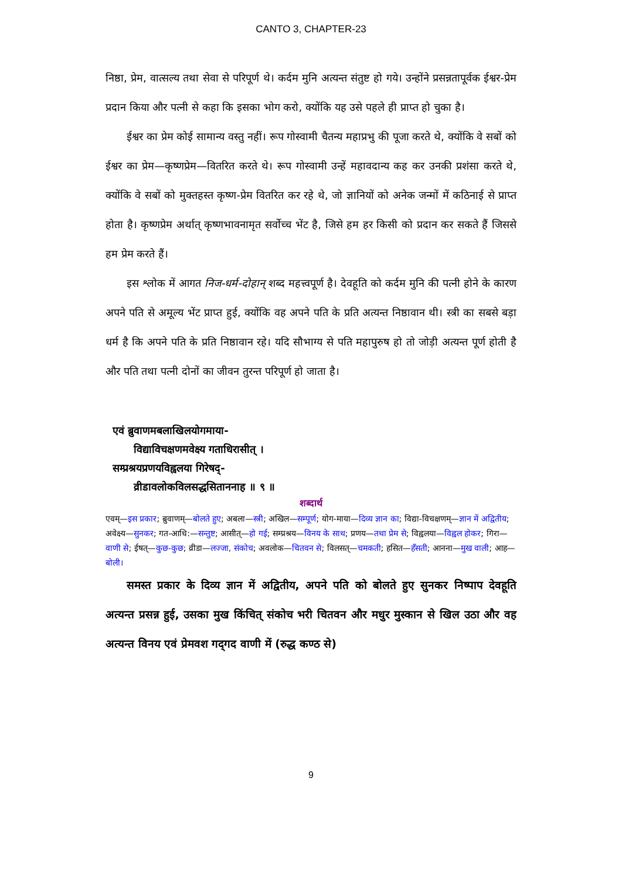CANTO 3, CHAPTER-23
निष्ठा, प्रेम, वात्सल्य तथा सेवा से परिपूर्ण थे। कर्दम मुनि अत्यन्त संतुष्ट हो गये। उन्होंने प्रसन्नतापूर्वक ईश्वर-प्रेम प्रदान किया और पत्नी से कहा कि इसका भोग करो, क्योंकि यह उसे पहले ही प्राप्त हो चुका है।
ईश्वर का प्रेम कोई सामान्य वस्तु नहीं। रूप गोस्वामी चैतन्य महाप्रभु की पूजा करते थे, क्योंकि वे सबों को ईश्वर का प्रेम—कृष्णप्रेम—वितरित करते थे। रूप गोस्वामी उन्हें महावदान्य कह कर उनकी प्रशंसा करते थे, क्योंकि वे सबों को मुक्तहस्त कृष्ण-प्रेम वितरित कर रहे थे, जो ज्ञानियों को अनेक जन्मों में कठिनाई से प्राप्त होता है। कृष्णप्रेम अर्थात् कृष्णभावनामृत सर्वोच्च भेंट है, जिसे हम हर किसी को प्रदान कर सकते हैं जिससे हम प्रेम करते हैं।
इस श्लोक में आगत निज-धर्म-दोहान् शब्द महत्त्वपूर्ण है। देवहूति को कर्दम मुनि की पत्नी होने के कारण अपने पति से अमूल्य भेंट प्राप्त हुई, क्योंकि वह अपने पति के प्रति अत्यन्त निष्ठावान थी। स्त्री का सबसे बड़ा धर्म है कि अपने पति के प्रति निष्ठावान रहे। यदि सौभाग्य से पति महापुरुष हो तो जोड़ी अत्यन्त पूर्ण होती है और पति तथा पत्नी दोनों का जीवन तुरन्त परिपूर्ण हो जाता है।
एवं ब्रुवाणमबलाखिलयोगमाया-
विद्याविचक्षणमवेक्ष्य गताधिरासीत् ।
सम्प्रश्रयप्रणयविह्वलया गिरेषद्-
व्रीडावलोकविलसद्धसितानना‍ह ॥ ९ ॥
शब्दार्थ
एवम्—इस प्रकार; ब्रुवाणम्—बोलते हुए; अबला—स्त्री; अखिल—सम्पूर्ण; योग-माया—दिव्य ज्ञान का; विद्या-विचक्षणम्—ज्ञान में अद्वितीय; अवेक्ष्य—सुनकर; गत-आधि:—सन्तुष्ट; आसीत्—हो गई; सम्प्रश्रय—विनय के साथ; प्रणय—तथा प्रेम से; विह्वलया—विह्वल होकर; गिरा—वाणी से; ईषत्—कुछ-कुछ; व्रीडा—लज्जा, संकोच; अवलोक—चितवन से; विलसत्—चमकती; हसित—हँसती; आनना—मुख वाली; आह—बोली।
समस्त प्रकार के दिव्य ज्ञान में अद्वितीय, अपने पति को बोलते हुए सुनकर निष्पाप देवहूति अत्यन्त प्रसन्न हुई, उसका मुख किंचित् संकोच भरी चितवन और मधुर मुस्कान से खिल उठा और वह अत्यन्त विनय एवं प्रेमवश गद्‌गद वाणी में (रुद्ध कण्ठ से)
9